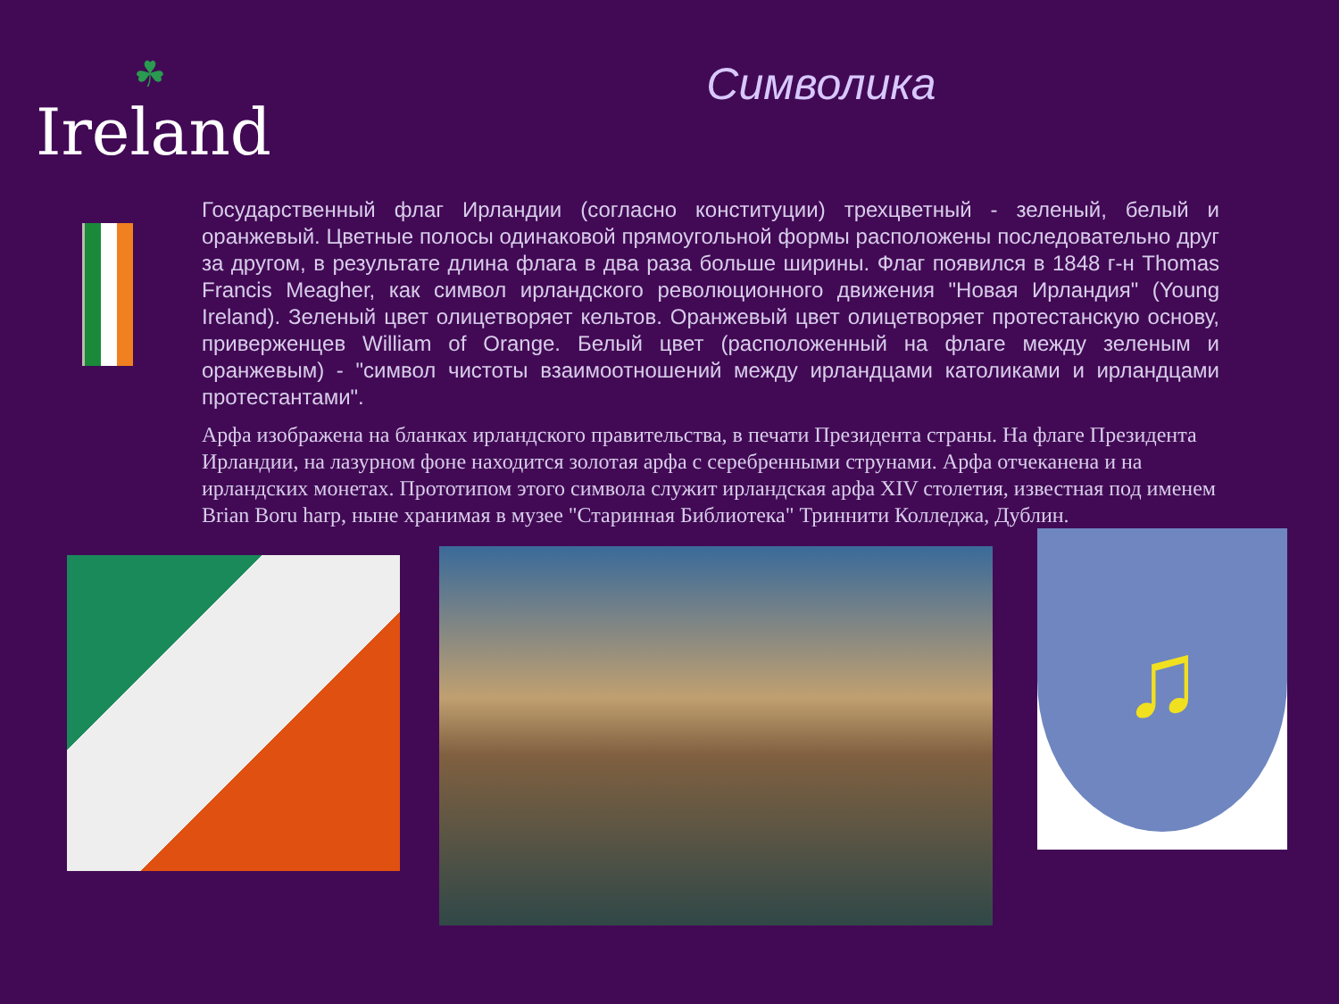☘
Ireland
Символика
Государственный флаг Ирландии (согласно конституции) трехцветный - зеленый, белый и оранжевый. Цветные полосы одинаковой прямоугольной формы расположены последовательно друг за другом, в результате длина флага в два раза больше ширины. Флаг появился в 1848 г-н Thomas Francis Meagher, как символ ирландского революционного движения "Новая Ирландия" (Young Ireland). Зеленый цвет олицетворяет кельтов. Оранжевый цвет олицетворяет протестанскую основу, приверженцев William of Orange. Белый цвет (расположенный на флаге между зеленым и оранжевым) - "символ чистоты взаимоотношений между ирландцами католиками и ирландцами протестантами".
Арфа изображена на бланках ирландского правительства, в печати Президента страны. На флаге Президента Ирландии, на лазурном фоне находится золотая арфа с серебренными струнами. Арфа отчеканена и на ирландских монетах. Прототипом этого символа служит ирландская арфа XIV столетия, известная под именем Brian Boru harp, ныне хранимая в музее "Старинная Библиотека" Триннити Колледжа, Дублин.
♫